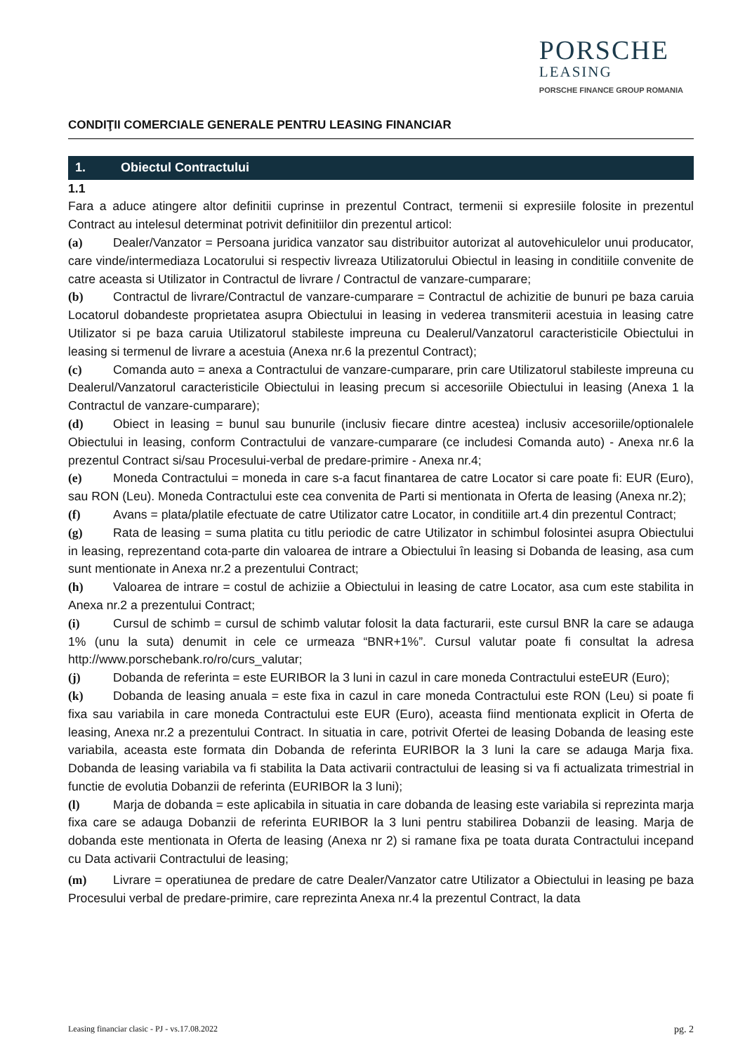PORSCHE
LEASING
PORSCHE FINANCE GROUP ROMANIA
CONDIŢII COMERCIALE GENERALE PENTRU LEASING FINANCIAR
1. Obiectul Contractului
1.1
Fara a aduce atingere altor definitii cuprinse in prezentul Contract, termenii si expresiile folosite in prezentul Contract au intelesul determinat potrivit definitiilor din prezentul articol:
(a) Dealer/Vanzator = Persoana juridica vanzator sau distribuitor autorizat al autovehiculelor unui producator, care vinde/intermediaza Locatorului si respectiv livreaza Utilizatorului Obiectul in leasing in conditiile convenite de catre aceasta si Utilizator in Contractul de livrare / Contractul de vanzare-cumparare;
(b) Contractul de livrare/Contractul de vanzare-cumparare = Contractul de achizitie de bunuri pe baza caruia Locatorul dobandeste proprietatea asupra Obiectului in leasing in vederea transmiterii acestuia in leasing catre Utilizator si pe baza caruia Utilizatorul stabileste impreuna cu Dealerul/Vanzatorul caracteristicile Obiectului in leasing si termenul de livrare a acestuia (Anexa nr.6 la prezentul Contract);
(c) Comanda auto = anexa a Contractului de vanzare-cumparare, prin care Utilizatorul stabileste impreuna cu Dealerul/Vanzatorul caracteristicile Obiectului in leasing precum si accesoriile Obiectului in leasing (Anexa 1 la Contractul de vanzare-cumparare);
(d) Obiect in leasing = bunul sau bunurile (inclusiv fiecare dintre acestea) inclusiv accesoriile/optionalele Obiectului in leasing, conform Contractului de vanzare-cumparare (ce includesi Comanda auto) - Anexa nr.6 la prezentul Contract si/sau Procesului-verbal de predare-primire - Anexa nr.4;
(e) Moneda Contractului = moneda in care s-a facut finantarea de catre Locator si care poate fi: EUR (Euro), sau RON (Leu). Moneda Contractului este cea convenita de Parti si mentionata in Oferta de leasing (Anexa nr.2);
(f) Avans = plata/platile efectuate de catre Utilizator catre Locator, in conditiile art.4 din prezentul Contract;
(g) Rata de leasing = suma platita cu titlu periodic de catre Utilizator in schimbul folosintei asupra Obiectului in leasing, reprezentand cota-parte din valoarea de intrare a Obiectului în leasing si Dobanda de leasing, asa cum sunt mentionate in Anexa nr.2 a prezentului Contract;
(h) Valoarea de intrare = costul de achiziie a Obiectului in leasing de catre Locator, asa cum este stabilita in Anexa nr.2 a prezentului Contract;
(i) Cursul de schimb = cursul de schimb valutar folosit la data facturarii, este cursul BNR la care se adauga 1% (unu la suta) denumit in cele ce urmeaza “BNR+1%”. Cursul valutar poate fi consultat la adresa http://www.porschebank.ro/ro/curs_valutar;
(j) Dobanda de referinta = este EURIBOR la 3 luni in cazul in care moneda Contractului esteEUR (Euro);
(k) Dobanda de leasing anuala = este fixa in cazul in care moneda Contractului este RON (Leu) si poate fi fixa sau variabila in care moneda Contractului este EUR (Euro), aceasta fiind mentionata explicit in Oferta de leasing, Anexa nr.2 a prezentului Contract. In situatia in care, potrivit Ofertei de leasing Dobanda de leasing este variabila, aceasta este formata din Dobanda de referinta EURIBOR la 3 luni la care se adauga Marja fixa. Dobanda de leasing variabila va fi stabilita la Data activarii contractului de leasing si va fi actualizata trimestrial in functie de evolutia Dobanzii de referinta (EURIBOR la 3 luni);
(l) Marja de dobanda = este aplicabila in situatia in care dobanda de leasing este variabila si reprezinta marja fixa care se adauga Dobanzii de referinta EURIBOR la 3 luni pentru stabilirea Dobanzii de leasing. Marja de dobanda este mentionata in Oferta de leasing (Anexa nr 2) si ramane fixa pe toata durata Contractului incepand cu Data activarii Contractului de leasing;
(m) Livrare = operatiunea de predare de catre Dealer/Vanzator catre Utilizator a Obiectului in leasing pe baza Procesului verbal de predare-primire, care reprezinta Anexa nr.4 la prezentul Contract, la data
Leasing financiar clasic - PJ - vs.17.08.2022 pg. 2